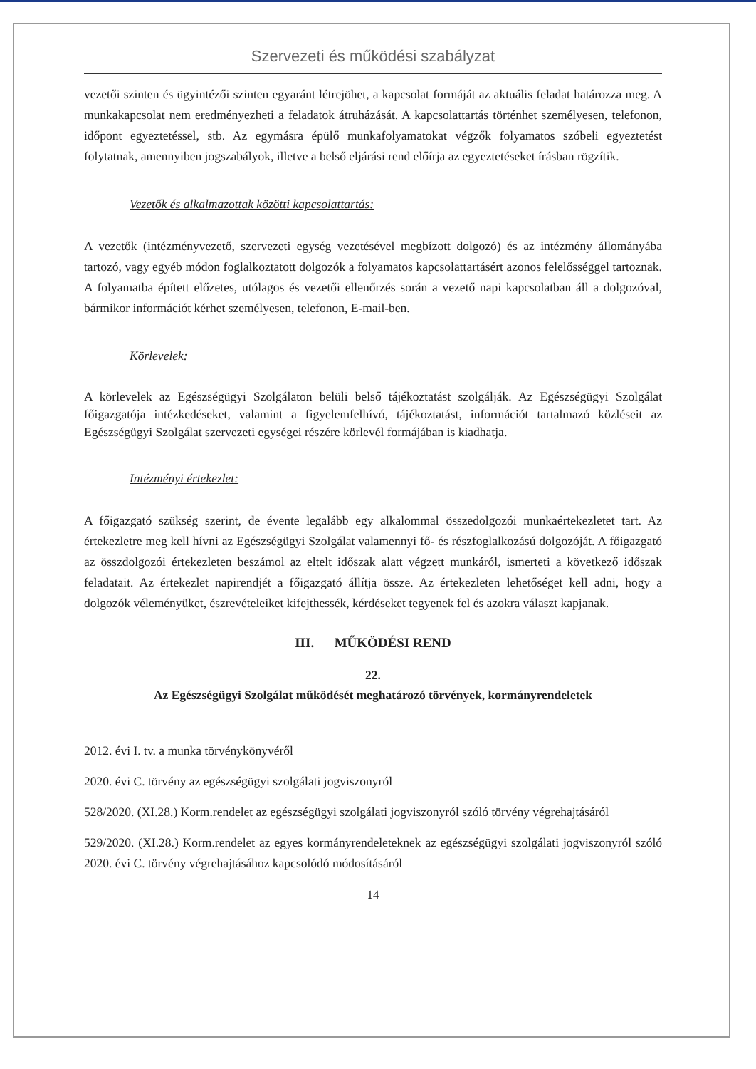Szervezeti és működési szabályzat
vezetői szinten és ügyintézői szinten egyaránt létrejöhet, a kapcsolat formáját az aktuális feladat határozza meg. A munkakapcsolat nem eredményezheti a feladatok átruházását. A kapcsolattartás történhet személyesen, telefonon, időpont egyeztetéssel, stb. Az egymásra épülő munkafolyamatokat végzők folyamatos szóbeli egyeztetést folytatnak, amennyiben jogszabályok, illetve a belső eljárási rend előírja az egyeztetéseket írásban rögzítik.
Vezetők és alkalmazottak közötti kapcsolattartás:
A vezetők (intézményvezető, szervezeti egység vezetésével megbízott dolgozó) és az intézmény állományába tartozó, vagy egyéb módon foglalkoztatott dolgozók a folyamatos kapcsolattartásért azonos felelősséggel tartoznak. A folyamatba épített előzetes, utólagos és vezetői ellenőrzés során a vezető napi kapcsolatban áll a dolgozóval, bármikor információt kérhet személyesen, telefonon, E-mail-ben.
Körlevelek:
A körlevelek az Egészségügyi Szolgálaton belüli belső tájékoztatást szolgálják. Az Egészségügyi Szolgálat főigazgatója intézkedéseket, valamint a figyelemfelhívó, tájékoztatást, információt tartalmazó közléseit az Egészségügyi Szolgálat szervezeti egységei részére körlevél formájában is kiadhatja.
Intézményi értekezlet:
A főigazgató szükség szerint, de évente legalább egy alkalommal összedolgozói munkaértekezletet tart. Az értekezletre meg kell hívni az Egészségügyi Szolgálat valamennyi fő- és részfoglalkozású dolgozóját. A főigazgató az összdolgozói értekezleten beszámol az eltelt időszak alatt végzett munkáról, ismerteti a következő időszak feladatait. Az értekezlet napirendjét a főigazgató állítja össze. Az értekezleten lehetőséget kell adni, hogy a dolgozók véleményüket, észrevételeiket kifejthessék, kérdéseket tegyenek fel és azokra választ kapjanak.
III. MŰKÖDÉSI REND
22.
Az Egészségügyi Szolgálat működését meghatározó törvények, kormányrendeletek
2012. évi I. tv. a munka törvénykönyvéről
2020. évi C. törvény az egészségügyi szolgálati jogviszonyról
528/2020. (XI.28.) Korm.rendelet az egészségügyi szolgálati jogviszonyról szóló törvény végrehajtásáról
529/2020. (XI.28.) Korm.rendelet az egyes kormányrendeleteknek az egészségügyi szolgálati jogviszonyról szóló 2020. évi C. törvény végrehajtásához kapcsolódó módosításáról
14